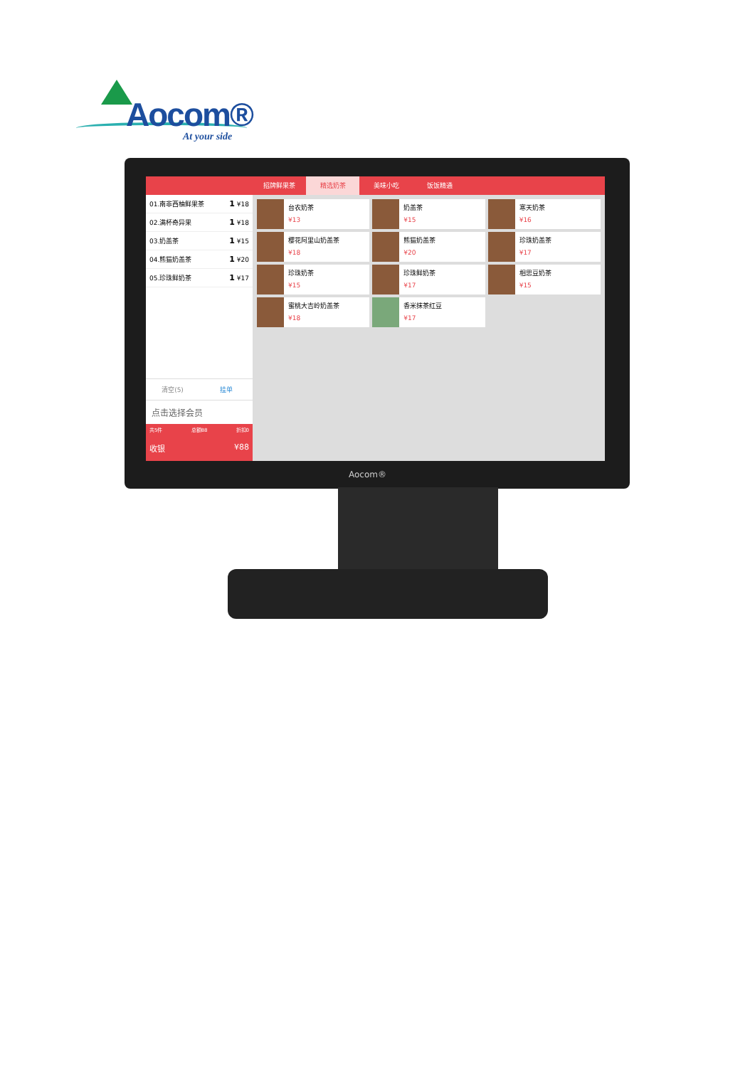Aocom®
At your side
01.南非西柚鲜果茶 1 ¥18
02.满杯奇异果 1 ¥18
03.奶盖茶 1 ¥15
04.熊猫奶盖茶 1 ¥20
05.珍珠鲜奶茶 1 ¥17
清空(5) 挂单
点击选择会员
共5件 总额88 折扣0
收银 ¥88
招牌鲜果茶 精选奶茶 美味小吃 饭饭精通
台农奶茶
¥13
奶盖茶
¥15
寒天奶茶
¥16
樱花阿里山奶盖茶
¥18
熊猫奶盖茶
¥20
珍珠奶盖茶
¥17
珍珠奶茶
¥15
珍珠鲜奶茶
¥17
相思豆奶茶
¥15
蜜桃大吉岭奶盖茶
¥18
香米抹茶红豆
¥17
Aocom®